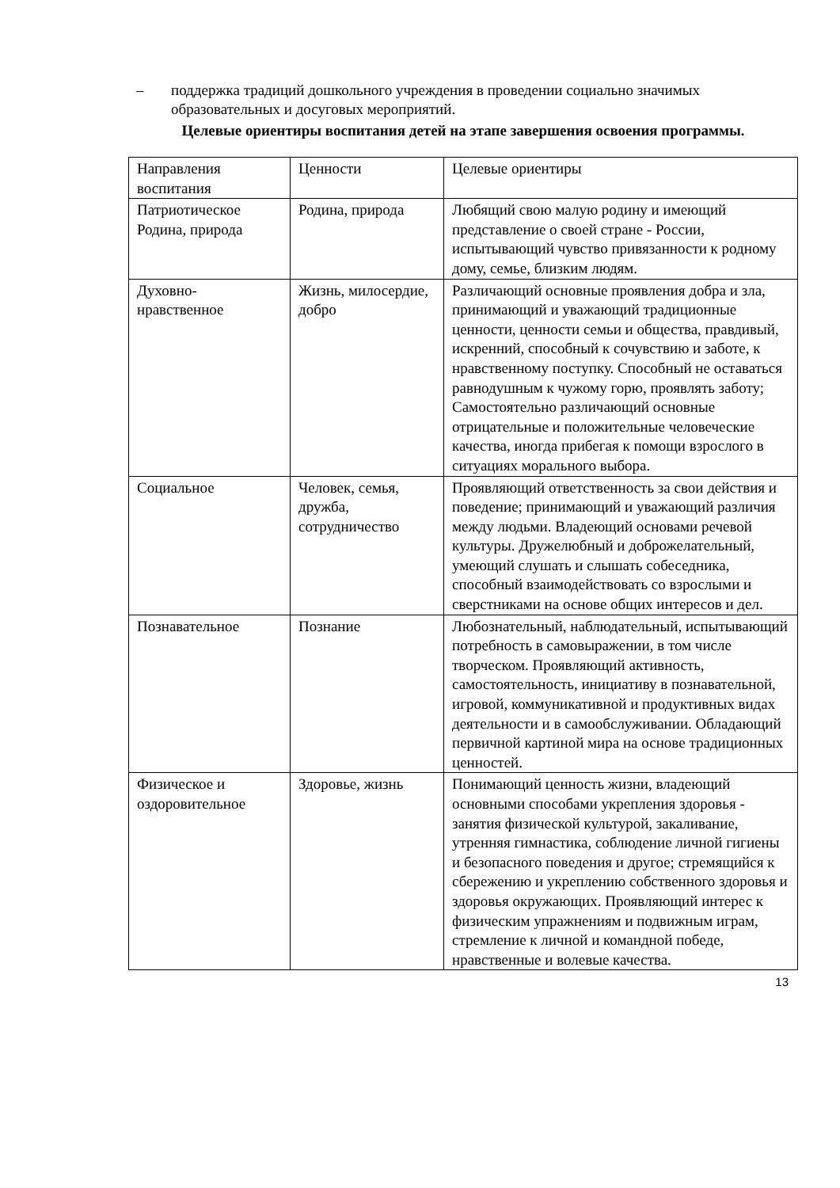– поддержка традиций дошкольного учреждения в проведении социально значимых образовательных и досуговых мероприятий.
Целевые ориентиры воспитания детей на этапе завершения освоения программы.
| Направления воспитания | Ценности | Целевые ориентиры |
| Патриотическое Родина, природа | Родина, природа | Любящий свою малую родину и имеющий представление о своей стране - России, испытывающий чувство привязанности к родному дому, семье, близким людям. |
| Духовно-нравственное | Жизнь, милосердие, добро | Различающий основные проявления добра и зла, принимающий и уважающий традиционные ценности, ценности семьи и общества, правдивый, искренний, способный к сочувствию и заботе, к нравственному поступку. Способный не оставаться равнодушным к чужому горю, проявлять заботу; Самостоятельно различающий основные отрицательные и положительные человеческие качества, иногда прибегая к помощи взрослого в ситуациях морального выбора. |
| Социальное | Человек, семья, дружба, сотрудничество | Проявляющий ответственность за свои действия и поведение; принимающий и уважающий различия между людьми. Владеющий основами речевой культуры. Дружелюбный и доброжелательный, умеющий слушать и слышать собеседника, способный взаимодействовать со взрослыми и сверстниками на основе общих интересов и дел. |
| Познавательное | Познание | Любознательный, наблюдательный, испытывающий потребность в самовыражении, в том числе творческом. Проявляющий активность, самостоятельность, инициативу в познавательной, игровой, коммуникативной и продуктивных видах деятельности и в самообслуживании. Обладающий первичной картиной мира на основе традиционных ценностей. |
| Физическое и оздоровительное | Здоровье, жизнь | Понимающий ценность жизни, владеющий основными способами укрепления здоровья - занятия физической культурой, закаливание, утренняя гимнастика, соблюдение личной гигиены и безопасного поведения и другое; стремящийся к сбережению и укреплению собственного здоровья и здоровья окружающих. Проявляющий интерес к физическим упражнениям и подвижным играм, стремление к личной и командной победе, нравственные и волевые качества. |
13